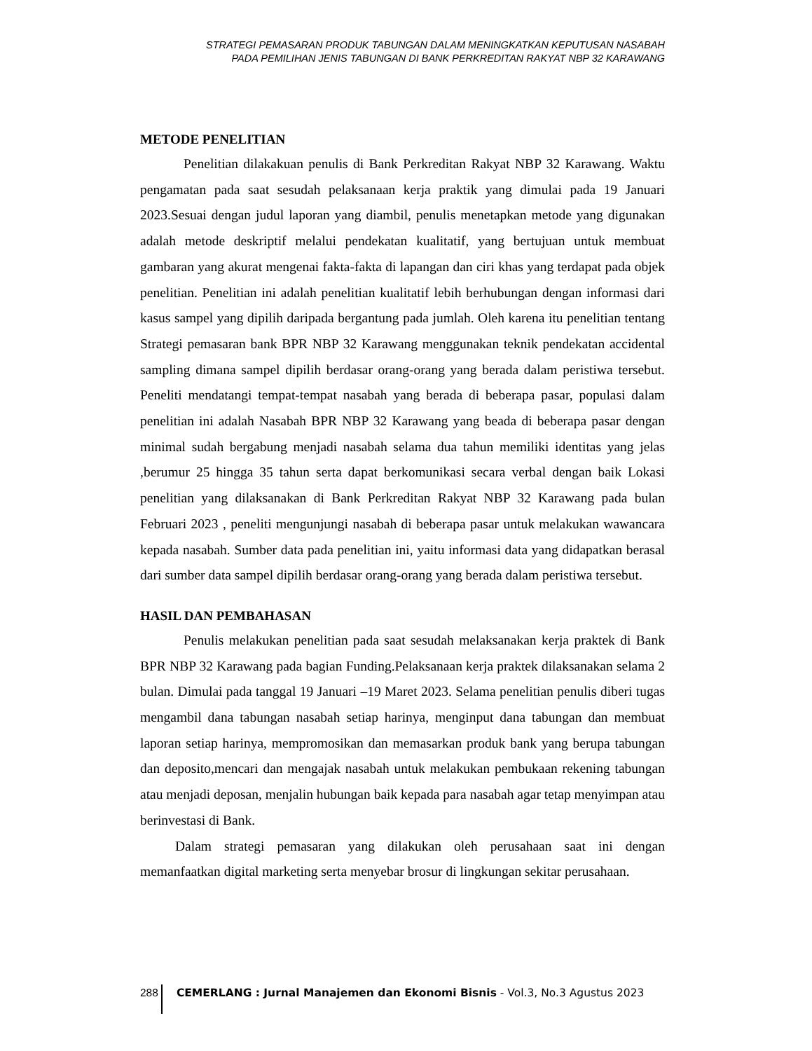STRATEGI PEMASARAN PRODUK TABUNGAN DALAM MENINGKATKAN KEPUTUSAN NASABAH
PADA PEMILIHAN JENIS TABUNGAN DI BANK PERKREDITAN RAKYAT NBP 32 KARAWANG
METODE PENELITIAN
Penelitian dilakakuan penulis di Bank Perkreditan Rakyat NBP 32 Karawang. Waktu pengamatan pada saat sesudah pelaksanaan kerja praktik yang dimulai pada 19 Januari 2023.Sesuai dengan judul laporan yang diambil, penulis menetapkan metode yang digunakan adalah metode deskriptif melalui pendekatan kualitatif, yang bertujuan untuk membuat gambaran yang akurat mengenai fakta-fakta di lapangan dan ciri khas yang terdapat pada objek penelitian. Penelitian ini adalah penelitian kualitatif lebih berhubungan dengan informasi dari kasus sampel yang dipilih daripada bergantung pada jumlah. Oleh karena itu penelitian tentang Strategi pemasaran bank BPR NBP 32 Karawang menggunakan teknik pendekatan accidental sampling dimana sampel dipilih berdasar orang-orang yang berada dalam peristiwa tersebut. Peneliti mendatangi tempat-tempat nasabah yang berada di beberapa pasar, populasi dalam penelitian ini adalah Nasabah BPR NBP 32 Karawang yang beada di beberapa pasar dengan minimal sudah bergabung menjadi nasabah selama dua tahun memiliki identitas yang jelas ,berumur 25 hingga 35 tahun serta dapat berkomunikasi secara verbal dengan baik Lokasi penelitian yang dilaksanakan di Bank Perkreditan Rakyat NBP 32 Karawang pada bulan Februari 2023 , peneliti mengunjungi nasabah di beberapa pasar untuk melakukan wawancara kepada nasabah. Sumber data pada penelitian ini, yaitu informasi data yang didapatkan berasal dari sumber data sampel dipilih berdasar orang-orang yang berada dalam peristiwa tersebut.
HASIL DAN PEMBAHASAN
Penulis melakukan penelitian pada saat sesudah melaksanakan kerja praktek di Bank BPR NBP 32 Karawang pada bagian Funding.Pelaksanaan kerja praktek dilaksanakan selama 2 bulan. Dimulai pada tanggal 19 Januari –19 Maret 2023. Selama penelitian penulis diberi tugas mengambil dana tabungan nasabah setiap harinya, menginput dana tabungan dan membuat laporan setiap harinya, mempromosikan dan memasarkan produk bank yang berupa tabungan dan deposito,mencari dan mengajak nasabah untuk melakukan pembukaan rekening tabungan atau menjadi deposan, menjalin hubungan baik kepada para nasabah agar tetap menyimpan atau berinvestasi di Bank.
Dalam strategi pemasaran yang dilakukan oleh perusahaan saat ini dengan memanfaatkan digital marketing serta menyebar brosur di lingkungan sekitar perusahaan.
288 CEMERLANG : Jurnal Manajemen dan Ekonomi Bisnis - Vol.3, No.3 Agustus 2023